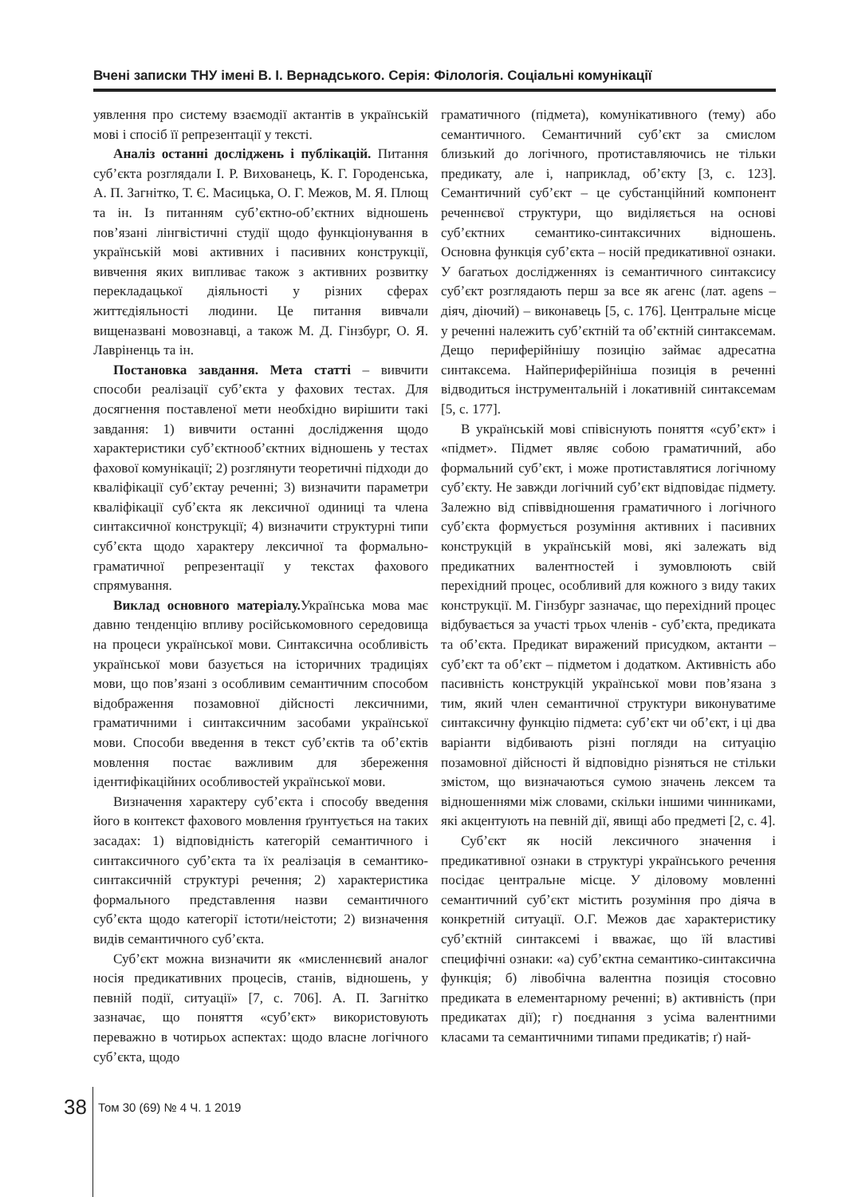Вчені записки ТНУ імені В. І. Вернадського. Серія: Філологія. Соціальні комунікації
уявлення про систему взаємодії актантів в українській мові і спосіб її репрезентації у тексті.
Аналіз останні досліджень і публікацій. Питання суб’єкта розглядали І. Р. Вихованець, К. Г. Городенська, А. П. Загнітко, Т. Є. Масицька, О. Г. Межов, М. Я. Плющ та ін. Із питанням суб’єктно-об’єктних відношень пов’язані лінгвістичні студії щодо функціонування в українській мові активних і пасивних конструкції, вивчення яких випливає також з активних розвитку перекладацької діяльності у різних сферах життєдіяльності людини. Це питання вивчали вищеназвані мовознавці, а також М. Д. Гінзбург, О. Я. Лавріненць та ін.
Постановка завдання. Мета статті – вивчити способи реалізації суб’єкта у фахових тестах. Для досягнення поставленої мети необхідно вирішити такі завдання: 1) вивчити останні дослідження щодо характеристики суб’єктнооб’єктних відношень у тестах фахової комунікації; 2) розглянути теоретичні підходи до кваліфікації суб’єктау реченні; 3) визначити параметри кваліфікації суб’єкта як лексичної одиниці та члена синтаксичної конструкції; 4) визначити структурні типи суб’єкта щодо характеру лексичної та формально-граматичної репрезентації у текстах фахового спрямування.
Виклад основного матеріалу. Українська мова має давню тенденцію впливу російськомовного середовища на процеси української мови. Синтаксична особливість української мови базується на історичних традиціях мови, що пов’язані з особливим семантичним способом відображення позамовної дійсності лексичними, граматичними і синтаксичним засобами української мови. Способи введення в текст суб’єктів та об’єктів мовлення постає важливим для збереження ідентифікаційних особливостей української мови.
Визначення характеру суб’єкта і способу введення його в контекст фахового мовлення ґрунтується на таких засадах: 1) відповідність категорій семантичного і синтаксичного суб’єкта та їх реалізація в семантико-синтаксичній структурі речення; 2) характеристика формального представлення назви семантичного суб’єкта щодо категорії істоти/неістоти; 2) визначення видів семантичного суб’єкта.
Суб’єкт можна визначити як «мисленнєвий аналог носія предикативних процесів, станів, відношень, у певній події, ситуації» [7, с. 706]. А. П. Загнітко зазначає, що поняття «суб’єкт» використовують переважно в чотирьох аспектах: щодо власне логічного суб’єкта, щодо
граматичного (підмета), комунікативного (тему) або семантичного. Семантичний суб’єкт за смислом близький до логічного, протиставляючись не тільки предикату, але і, наприклад, об’єкту [3, с. 123]. Семантичний суб’єкт – це субстанційний компонент реченнєвої структури, що виділяється на основі суб’єктних семантико-синтаксичних відношень. Основна функція суб’єкта – носій предикативної ознаки. У багатьох дослідженнях із семантичного синтаксису суб’єкт розглядають перш за все як агенс (лат. agens – діяч, діючий) – виконавець [5, с. 176]. Центральне місце у реченні належить суб’єктній та об’єктній синтаксемам. Дещо периферійнішу позицію займає адресатна синтаксема. Найпериферійніша позиція в реченні відводиться інструментальній і локативній синтаксемам [5, с. 177].
В українській мові співіснують поняття «суб’єкт» і «підмет». Підмет являє собою граматичний, або формальний суб’єкт, і може протиставлятися логічному суб’єкту. Не завжди логічний суб’єкт відповідає підмету. Залежно від співвідношення граматичного і логічного суб’єкта формується розуміння активних і пасивних конструкцій в українській мові, які залежать від предикатних валентностей і зумовлюють свій перехідний процес, особливий для кожного з виду таких конструкції. М. Гінзбург зазначає, що перехідний процес відбувається за участі трьох членів - суб’єкта, предиката та об’єкта. Предикат виражений присудком, актанти – суб’єкт та об’єкт – підметом і додатком. Активність або пасивність конструкцій української мови пов’язана з тим, який член семантичної структури виконуватиме синтаксичну функцію підмета: суб’єкт чи об’єкт, і ці два варіанти відбивають різні погляди на ситуацію позамовної дійсності й відповідно різняться не стільки змістом, що визначаються сумою значень лексем та відношеннями між словами, скільки іншими чинниками, які акцентують на певній дії, явищі або предметі [2, с. 4].
Суб’єкт як носій лексичного значення і предикативної ознаки в структурі українського речення посідає центральне місце. У діловому мовленні семантичний суб’єкт містить розуміння про діяча в конкретній ситуації. О.Г. Межов дає характеристику суб’єктній синтаксемі і вважає, що їй властиві специфічні ознаки: «а) суб’єктна семантико-синтаксична функція; б) лівобічна валентна позиція стосовно предиката в елементарному реченні; в) активність (при предикатах дії); г) поєднання з усіма валентними класами та семантичними типами предикатів; ґ) най-
38 Том 30 (69) № 4 Ч. 1 2019